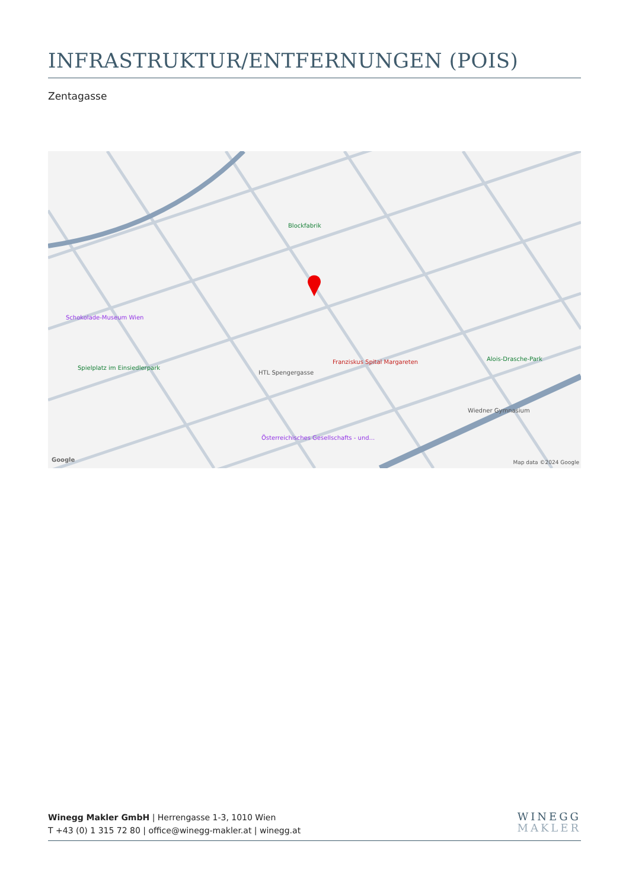INFRASTRUKTUR/ENTFERNUNGEN (POIS)
Zentagasse
Blockfabrik
Schokolade-Museum Wien
Franziskus Spital Margareten
Spielplatz im Einsiedlerpark
HTL Spengergasse
Alois-Drasche-Park
Wiedner Gymnasium
Österreichisches Gesellschafts - und...
Google Map data ©2024 Google
Winegg Makler GmbH | Herrengasse 1-3, 1010 Wien
T +43 (0) 1 315 72 80 | office@winegg-makler.at | winegg.at
WINEGG
MAKLER